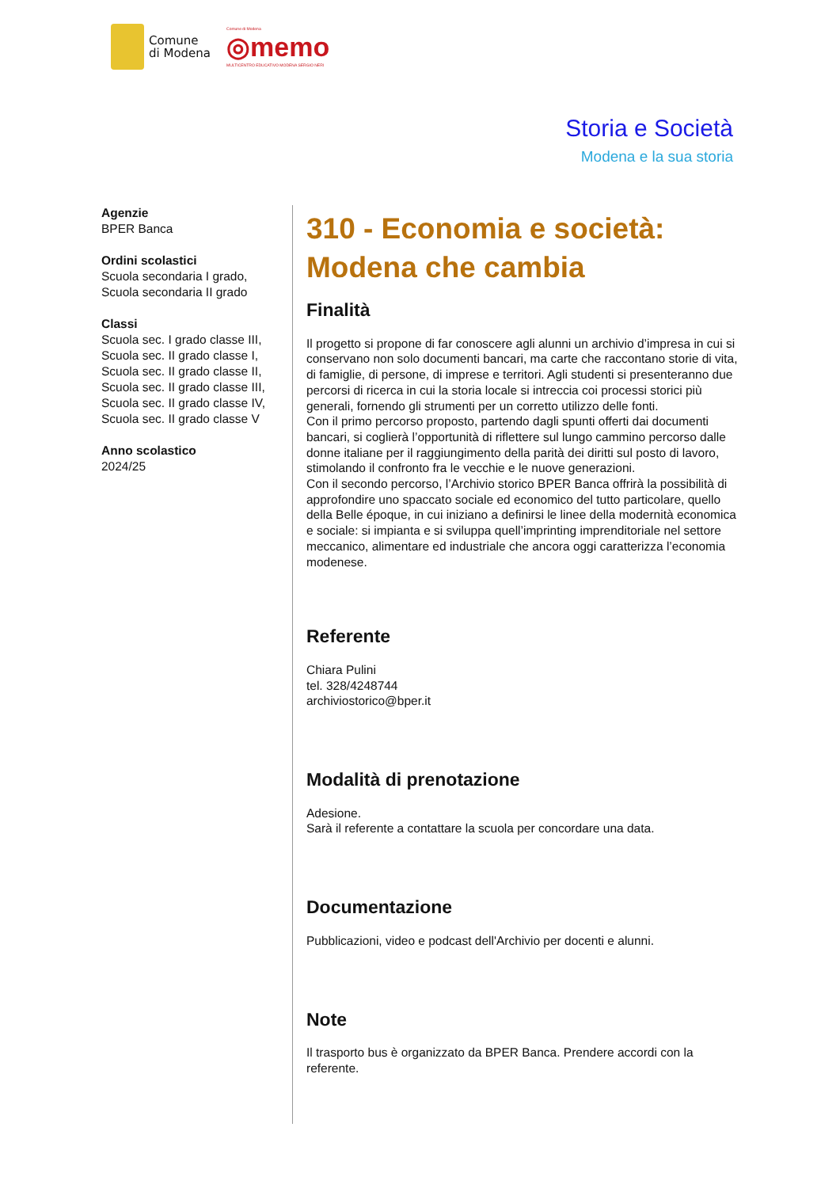Comune
di Modena
Comune di Modena
◎memo
MULTICENTRO EDUCATIVO MODENA SERGIO NERI
Storia e Società
Modena e la sua storia
Agenzie
BPER Banca
Ordini scolastici
Scuola secondaria I grado,
Scuola secondaria II grado
Classi
Scuola sec. I grado classe III,
Scuola sec. II grado classe I,
Scuola sec. II grado classe II,
Scuola sec. II grado classe III,
Scuola sec. II grado classe IV,
Scuola sec. II grado classe V
Anno scolastico
2024/25
310 - Economia e società: Modena che cambia
Finalità
Il progetto si propone di far conoscere agli alunni un archivio d’impresa in cui si conservano non solo documenti bancari, ma carte che raccontano storie di vita, di famiglie, di persone, di imprese e territori. Agli studenti si presenteranno due percorsi di ricerca in cui la storia locale si intreccia coi processi storici più generali, fornendo gli strumenti per un corretto utilizzo delle fonti.
Con il primo percorso proposto, partendo dagli spunti offerti dai documenti bancari, si coglierà l’opportunità di riflettere sul lungo cammino percorso dalle donne italiane per il raggiungimento della parità dei diritti sul posto di lavoro, stimolando il confronto fra le vecchie e le nuove generazioni.
Con il secondo percorso, l’Archivio storico BPER Banca offrirà la possibilità di approfondire uno spaccato sociale ed economico del tutto particolare, quello della Belle époque, in cui iniziano a definirsi le linee della modernità economica e sociale: si impianta e si sviluppa quell’imprinting imprenditoriale nel settore meccanico, alimentare ed industriale che ancora oggi caratterizza l’economia modenese.
Referente
Chiara Pulini
tel. 328/4248744
archiviostorico@bper.it
Modalità di prenotazione
Adesione.
Sarà il referente a contattare la scuola per concordare una data.
Documentazione
Pubblicazioni, video e podcast dell'Archivio per docenti e alunni.
Note
Il trasporto bus è organizzato da BPER Banca. Prendere accordi con la referente.